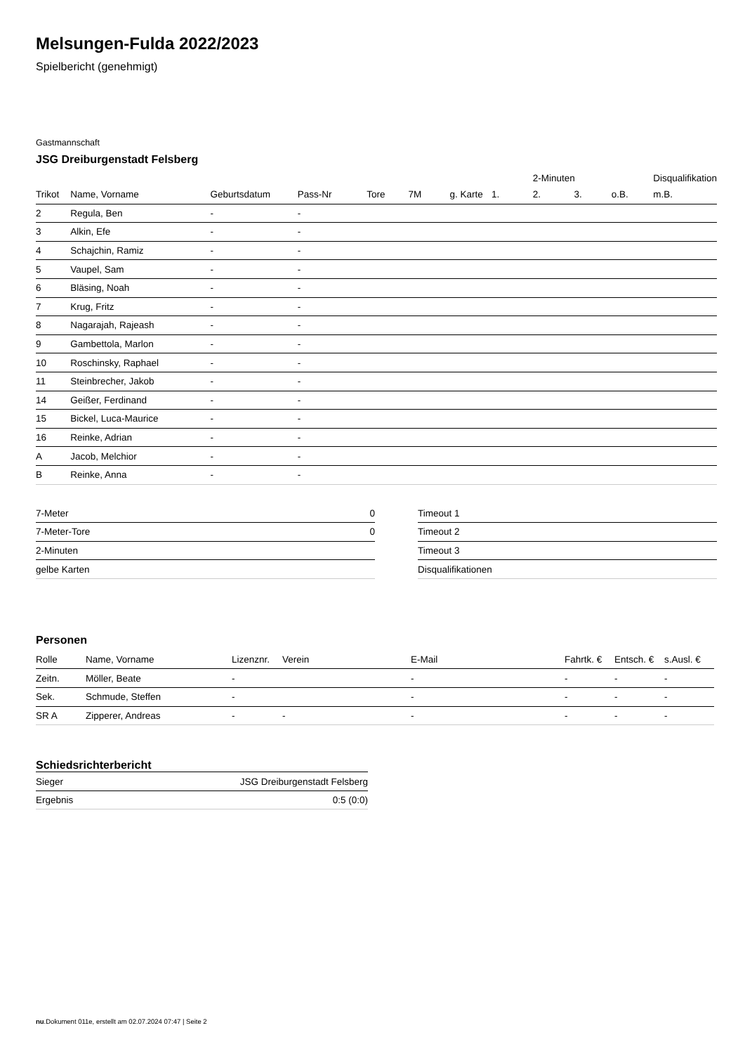Melsungen-Fulda 2022/2023
Spielbericht (genehmigt)
Gastmannschaft
JSG Dreiburgenstadt Felsberg
| | | | | | | | | 2-Minuten | | | Disqualifikation |
| --- | --- | --- | --- | --- | --- | --- | --- | --- | --- | --- | --- |
| Trikot | Name, Vorname | Geburtsdatum | Pass-Nr | Tore | 7M | g. Karte | 1. | 2. | 3. | o.B. | m.B. |
| 2 | Regula, Ben | - | - | | | | | | | | |
| 3 | Alkin, Efe | - | - | | | | | | | | |
| 4 | Schajchin, Ramiz | - | - | | | | | | | | |
| 5 | Vaupel, Sam | - | - | | | | | | | | |
| 6 | Bläsing, Noah | - | - | | | | | | | | |
| 7 | Krug, Fritz | - | - | | | | | | | | |
| 8 | Nagarajah, Rajeash | - | - | | | | | | | | |
| 9 | Gambettola, Marlon | - | - | | | | | | | | |
| 10 | Roschinsky, Raphael | - | - | | | | | | | | |
| 11 | Steinbrecher, Jakob | - | - | | | | | | | | |
| 14 | Geißer, Ferdinand | - | - | | | | | | | | |
| 15 | Bickel, Luca-Maurice | - | - | | | | | | | | |
| 16 | Reinke, Adrian | - | - | | | | | | | | |
| A | Jacob, Melchior | - | - | | | | | | | | |
| B | Reinke, Anna | - | - | | | | | | | | |
| 7-Meter | 0 |
| 7-Meter-Tore | 0 |
| 2-Minuten | |
| gelbe Karten | |
| Timeout 1 |
| Timeout 2 |
| Timeout 3 |
| Disqualifikationen |
Personen
| Rolle | Name, Vorname | Lizenznr. | Verein | E-Mail | Fahrtk. € | Entsch. € | s.Ausl. € |
| --- | --- | --- | --- | --- | --- | --- | --- |
| Zeitn. | Möller, Beate | - | | - | - | - | - |
| Sek. | Schmude, Steffen | - | | - | - | - | - |
| SR A | Zipperer, Andreas | - | - | - | - | - | - |
Schiedsrichterbericht
| Sieger | JSG Dreiburgenstadt Felsberg |
| Ergebnis | 0:5 (0:0) |
nu.Dokument 011e, erstellt am 02.07.2024 07:47 | Seite 2